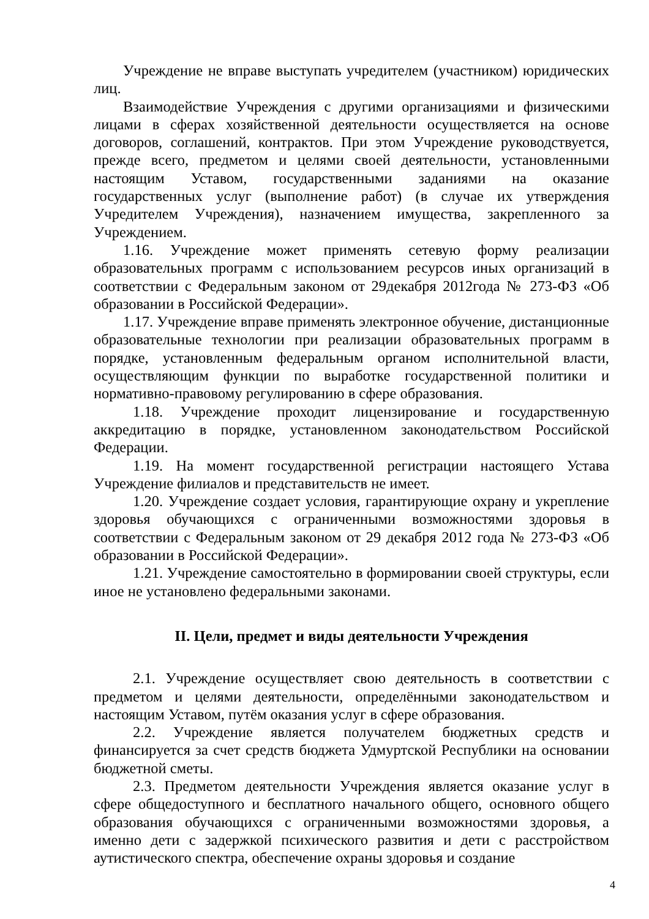Учреждение не вправе выступать учредителем (участником) юридических лиц.
Взаимодействие Учреждения с другими организациями и физическими лицами в сферах хозяйственной деятельности осуществляется на основе договоров, соглашений, контрактов. При этом Учреждение руководствуется, прежде всего, предметом и целями своей деятельности, установленными настоящим Уставом, государственными заданиями на оказание государственных услуг (выполнение работ) (в случае их утверждения Учредителем Учреждения), назначением имущества, закрепленного за Учреждением.
1.16. Учреждение может применять сетевую форму реализации образовательных программ с использованием ресурсов иных организаций в соответствии с Федеральным законом от 29декабря 2012года № 273-ФЗ «Об образовании в Российской Федерации».
1.17. Учреждение вправе применять электронное обучение, дистанционные образовательные технологии при реализации образовательных программ в порядке, установленным федеральным органом исполнительной власти, осуществляющим функции по выработке государственной политики и нормативно-правовому регулированию в сфере образования.
1.18. Учреждение проходит лицензирование и государственную аккредитацию в порядке, установленном законодательством Российской Федерации.
1.19. На момент государственной регистрации настоящего Устава Учреждение филиалов и представительств не имеет.
1.20. Учреждение создает условия, гарантирующие охрану и укрепление здоровья обучающихся с ограниченными возможностями здоровья в соответствии с Федеральным законом от 29 декабря 2012 года № 273-ФЗ «Об образовании в Российской Федерации».
1.21. Учреждение самостоятельно в формировании своей структуры, если иное не установлено федеральными законами.
II. Цели, предмет и виды деятельности Учреждения
2.1. Учреждение осуществляет свою деятельность в соответствии с предметом и целями деятельности, определёнными законодательством и настоящим Уставом, путём оказания услуг в сфере образования.
2.2. Учреждение является получателем бюджетных средств и финансируется за счет средств бюджета Удмуртской Республики на основании бюджетной сметы.
2.3. Предметом деятельности Учреждения является оказание услуг в сфере общедоступного и бесплатного начального общего, основного общего образования обучающихся с ограниченными возможностями здоровья, а именно дети с задержкой психического развития и дети с расстройством аутистического спектра, обеспечение охраны здоровья и создание
4